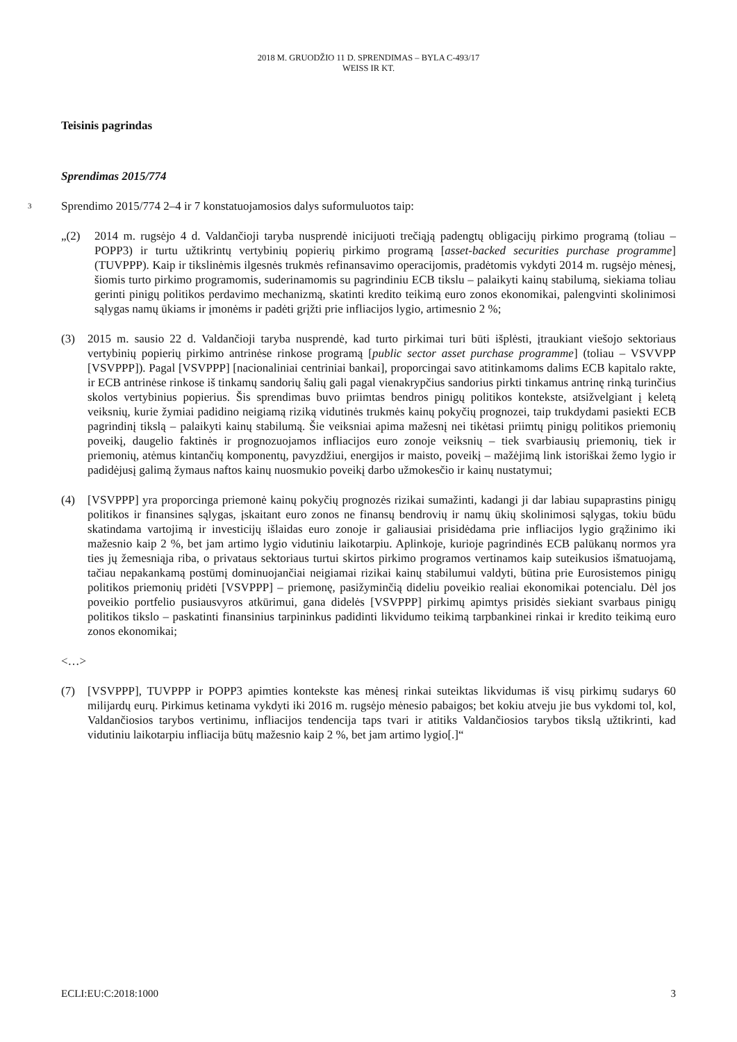2018 M. GRUODŽIO 11 D. SPRENDIMAS – BYLA C-493/17
WEISS IR KT.
Teisinis pagrindas
Sprendimas 2015/774
3 Sprendimo 2015/774 2–4 ir 7 konstatuojamosios dalys suformuluotos taip:
„(2) 2014 m. rugsėjo 4 d. Valdančioji taryba nusprendė inicijuoti trečiąją padengtų obligacijų pirkimo programą (toliau – POPP3) ir turtu užtikrintų vertybinių popierių pirkimo programą [asset-backed securities purchase programme] (TUVPPP). Kaip ir tikslinėmis ilgesnės trukmės refinansavimo operacijomis, pradėtomis vykdyti 2014 m. rugsėjo mėnesį, šiomis turto pirkimo programomis, suderinamomis su pagrindiniu ECB tikslu – palaikyti kainų stabilumą, siekiama toliau gerinti pinigų politikos perdavimo mechanizmą, skatinti kredito teikimą euro zonos ekonomikai, palengvinti skolinimosi sąlygas namų ūkiams ir įmonėms ir padėti grįžti prie infliacijos lygio, artimesnio 2 %;
(3) 2015 m. sausio 22 d. Valdančioji taryba nusprendė, kad turto pirkimai turi būti išplėsti, įtraukiant viešojo sektoriaus vertybinių popierių pirkimo antrinėse rinkose programą [public sector asset purchase programme] (toliau – VSVVPP [VSVPPP]). Pagal [VSVPPP] [nacionaliniai centriniai bankai], proporcingai savo atitinkamoms dalims ECB kapitalo rakte, ir ECB antrinėse rinkose iš tinkamų sandorių šalių gali pagal vienakrypčius sandorius pirkti tinkamus antrinę rinką turinčius skolos vertybinius popierius. Šis sprendimas buvo priimtas bendros pinigų politikos kontekste, atsižvelgiant į keletą veiksnių, kurie žymiai padidino neigiamą riziką vidutinės trukmės kainų pokyčių prognozei, taip trukdydami pasiekti ECB pagrindinį tikslą – palaikyti kainų stabilumą. Šie veiksniai apima mažesnį nei tikėtasi priimtų pinigų politikos priemonių poveikį, daugelio faktinės ir prognozuojamos infliacijos euro zonoje veiksnių – tiek svarbiausių priemonių, tiek ir priemonių, atėmus kintančių komponentų, pavyzdžiui, energijos ir maisto, poveikį – mažėjimą link istoriškai žemo lygio ir padidėjusį galimą žymaus naftos kainų nuosmukio poveikį darbo užmokesčio ir kainų nustatymui;
(4) [VSVPPP] yra proporcinga priemonė kainų pokyčių prognozės rizikai sumažinti, kadangi ji dar labiau supaprastins pinigų politikos ir finansines sąlygas, įskaitant euro zonos ne finansų bendrovių ir namų ūkių skolinimosi sąlygas, tokiu būdu skatindama vartojimą ir investicijų išlaidas euro zonoje ir galiausiai prisidėdama prie infliacijos lygio grąžinimo iki mažesnio kaip 2 %, bet jam artimo lygio vidutiniu laikotarpiu. Aplinkoje, kurioje pagrindinės ECB palūkanų normos yra ties jų žemesniąja riba, o privataus sektoriaus turtui skirtos pirkimo programos vertinamos kaip suteikusios išmatuojamą, tačiau nepakankamą postūmį dominuojančiai neigiamai rizikai kainų stabilumui valdyti, būtina prie Eurosistemos pinigų politikos priemonių pridėti [VSVPPP] – priemonę, pasižyminčią dideliu poveikio realiai ekonomikai potencialu. Dėl jos poveikio portfelio pusiausvyros atkūrimui, gana didelės [VSVPPP] pirkimų apimtys prisidės siekiant svarbaus pinigų politikos tikslo – paskatinti finansinius tarpininkus padidinti likvidumo teikimą tarpbankinei rinkai ir kredito teikimą euro zonos ekonomikai;
<…>
(7) [VSVPPP], TUVPPP ir POPP3 apimties kontekste kas mėnesį rinkai suteiktas likvidumas iš visų pirkimų sudarys 60 milijardų eurų. Pirkimus ketinama vykdyti iki 2016 m. rugsėjo mėnesio pabaigos; bet kokiu atveju jie bus vykdomi tol, kol, Valdančiosios tarybos vertinimu, infliacijos tendencija taps tvari ir atitiks Valdančiosios tarybos tikslą užtikrinti, kad vidutiniu laikotarpiu infliacija būtų mažesnio kaip 2 %, bet jam artimo lygio[.]“
ECLI:EU:C:2018:1000 3